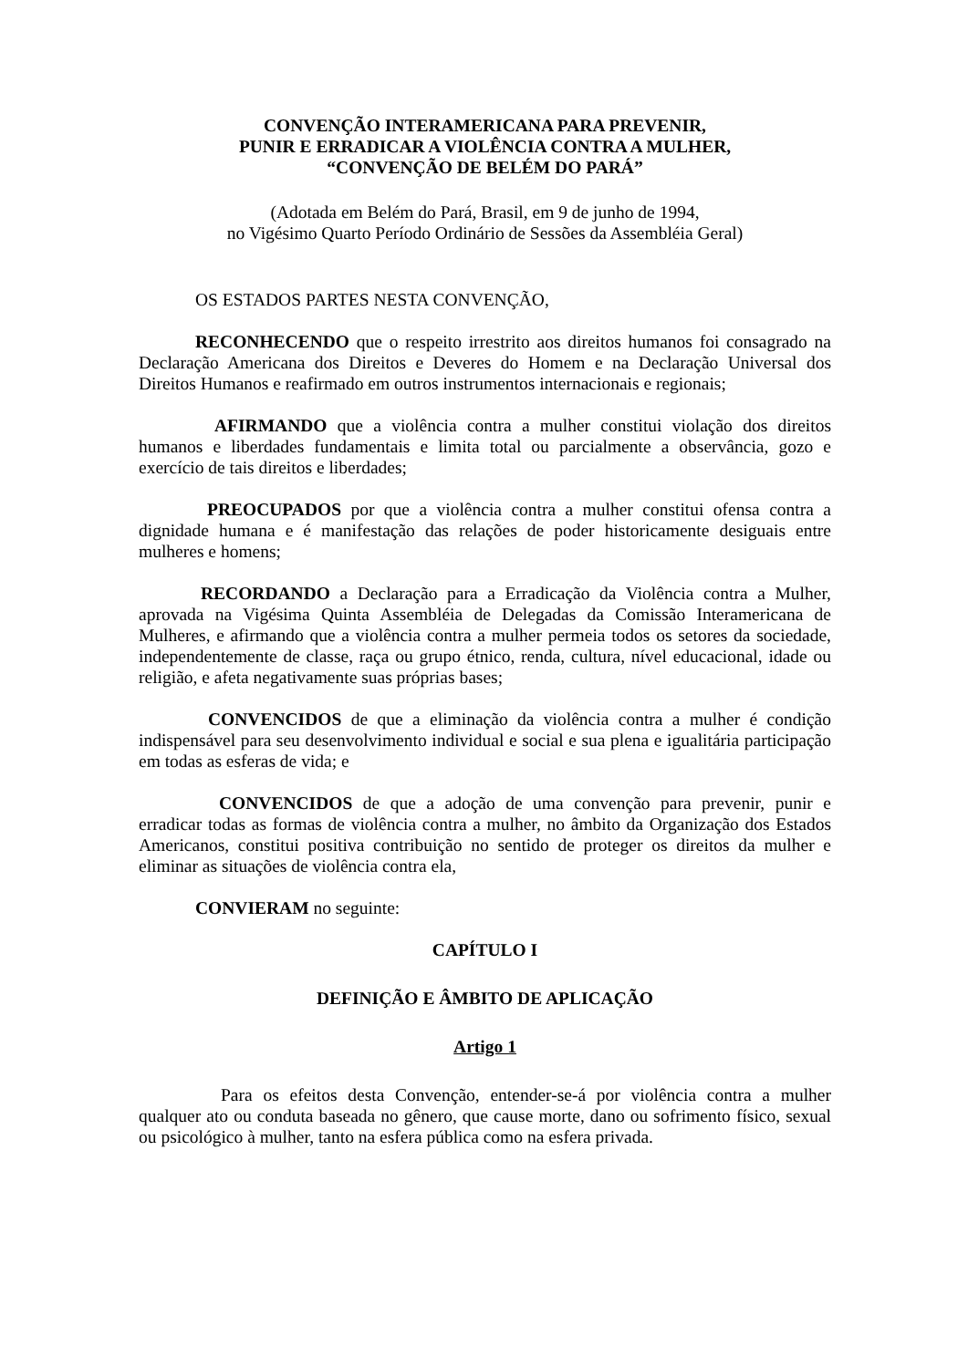CONVENÇÃO INTERAMERICANA PARA PREVENIR,
PUNIR E ERRADICAR A VIOLÊNCIA CONTRA A MULHER,
“CONVENÇÃO DE BELÉM DO PARÁ”
(Adotada em Belém do Pará, Brasil, em 9 de junho de 1994,
no Vigésimo Quarto Período Ordinário de Sessões da Assembléia Geral)
OS ESTADOS PARTES NESTA CONVENÇÃO,
RECONHECENDO que o respeito irrestrito aos direitos humanos foi consagrado na Declaração Americana dos Direitos e Deveres do Homem e na Declaração Universal dos Direitos Humanos e reafirmado em outros instrumentos internacionais e regionais;
AFIRMANDO que a violência contra a mulher constitui violação dos direitos humanos e liberdades fundamentais e limita total ou parcialmente a observância, gozo e exercício de tais direitos e liberdades;
PREOCUPADOS por que a violência contra a mulher constitui ofensa contra a dignidade humana e é manifestação das relações de poder historicamente desiguais entre mulheres e homens;
RECORDANDO a Declaração para a Erradicação da Violência contra a Mulher, aprovada na Vigésima Quinta Assembléia de Delegadas da Comissão Interamericana de Mulheres, e afirmando que a violência contra a mulher permeia todos os setores da sociedade, independentemente de classe, raça ou grupo étnico, renda, cultura, nível educacional, idade ou religião, e afeta negativamente suas próprias bases;
CONVENCIDOS de que a eliminação da violência contra a mulher é condição indispensável para seu desenvolvimento individual e social e sua plena e igualitária participação em todas as esferas de vida; e
CONVENCIDOS de que a adoção de uma convenção para prevenir, punir e erradicar todas as formas de violência contra a mulher, no âmbito da Organização dos Estados Americanos, constitui positiva contribuição no sentido de proteger os direitos da mulher e eliminar as situações de violência contra ela,
CONVIERAM no seguinte:
CAPÍTULO I
DEFINIÇÃO E ÂMBITO DE APLICAÇÃO
Artigo 1
Para os efeitos desta Convenção, entender-se-á por violência contra a mulher qualquer ato ou conduta baseada no gênero, que cause morte, dano ou sofrimento físico, sexual ou psicológico à mulher, tanto na esfera pública como na esfera privada.